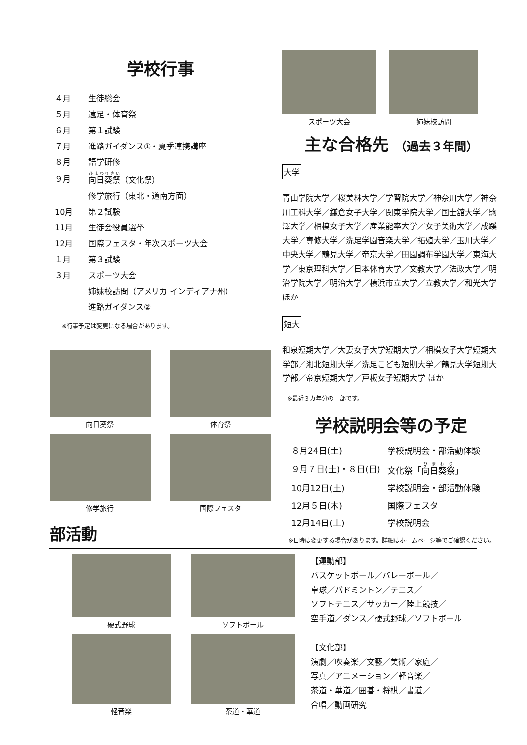学校行事
| ４月 | 生徒総会 |
| ５月 | 遠足・体育祭 |
| ６月 | 第１試験 |
| ７月 | 進路ガイダンス①・夏季連携講座 |
| ８月 | 語学研修 |
| ９月 | 向日葵祭 （文化祭） |
| | 修学旅行（東北・道南方面） |
| 10月 | 第２試験 |
| 11月 | 生徒会役員選挙 |
| 12月 | 国際フェスタ・年次スポーツ大会 |
| １月 | 第３試験 |
| ３月 | スポーツ大会 |
| | 姉妹校訪問（アメリカ インディアナ州） |
| | 進路ガイダンス② |
※行事予定は変更になる場合があります。
向日葵祭
体育祭
修学旅行
国際フェスタ
部活動
スポーツ大会
姉妹校訪問
主な合格先 （過去３年間）
大学
青山学院大学／桜美林大学／学習院大学／神奈川大学／神奈川工科大学／鎌倉女子大学／関東学院大学／国士舘大学／駒澤大学／相模女子大学／産業能率大学／女子美術大学／成蹊大学／専修大学／洗足学園音楽大学／拓殖大学／玉川大学／中央大学／鶴見大学／帝京大学／田園調布学園大学／東海大学／東京理科大学／日本体育大学／文教大学／法政大学／明治学院大学／明治大学／横浜市立大学／立教大学／和光大学ほか
短大
和泉短期大学／大妻女子大学短期大学／相模女子大学短期大学部／湘北短期大学／洗足こども短期大学／鶴見大学短期大学部／帝京短期大学／戸板女子短期大学 ほか
※最近３カ年分の一部です。
学校説明会等の予定
| ８月24日(土) | 学校説明会・部活動体験 |
| ９月７日(土)・８日(日) | 文化祭「 向日葵祭 」 |
| 10月12日(土) | 学校説明会・部活動体験 |
| 12月５日(木) | 国際フェスタ |
| 12月14日(土) | 学校説明会 |
※日時は変更する場合があります。詳細はホームページ等でご確認ください。
硬式野球
ソフトボール
軽音楽
茶道・華道
【運動部】
バスケットボール／バレーボール／
卓球／バドミントン／テニス／
ソフトテニス／サッカー／陸上競技／
空手道／ダンス／硬式野球／ソフトボール
【文化部】
演劇／吹奏楽／文藝／美術／家庭／
写真／アニメーション／軽音楽／
茶道・華道／囲碁・将棋／書道／
合唱／動画研究